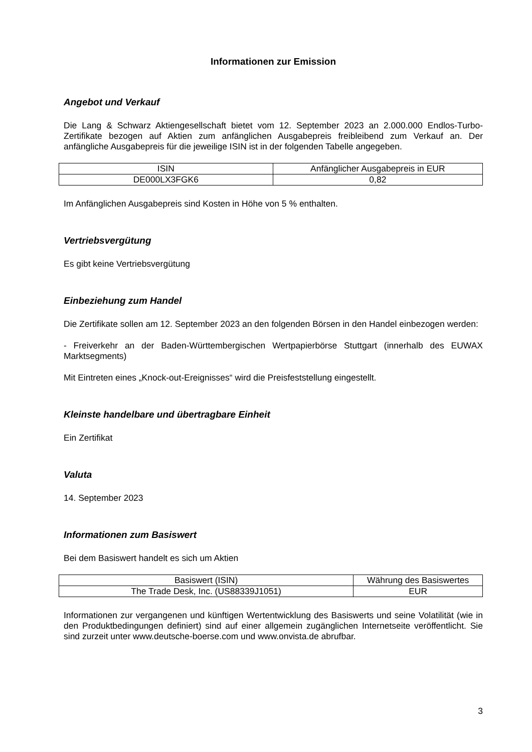Informationen zur Emission
Angebot und Verkauf
Die Lang & Schwarz Aktiengesellschaft bietet vom 12. September 2023 an 2.000.000 Endlos-Turbo-Zertifikate bezogen auf Aktien zum anfänglichen Ausgabepreis freibleibend zum Verkauf an. Der anfängliche Ausgabepreis für die jeweilige ISIN ist in der folgenden Tabelle angegeben.
| ISIN | Anfänglicher Ausgabepreis in EUR |
| DE000LX3FGK6 | 0,82 |
Im Anfänglichen Ausgabepreis sind Kosten in Höhe von 5 % enthalten.
Vertriebsvergütung
Es gibt keine Vertriebsvergütung
Einbeziehung zum Handel
Die Zertifikate sollen am 12. September 2023 an den folgenden Börsen in den Handel einbezogen werden:
- Freiverkehr an der Baden-Württembergischen Wertpapierbörse Stuttgart (innerhalb des EUWAX Marktsegments)
Mit Eintreten eines „Knock-out-Ereignisses“ wird die Preisfeststellung eingestellt.
Kleinste handelbare und übertragbare Einheit
Ein Zertifikat
Valuta
14. September 2023
Informationen zum Basiswert
Bei dem Basiswert handelt es sich um Aktien
| Basiswert (ISIN) | Währung des Basiswertes |
| The Trade Desk, Inc. (US88339J1051) | EUR |
Informationen zur vergangenen und künftigen Wertentwicklung des Basiswerts und seine Volatilität (wie in den Produktbedingungen definiert) sind auf einer allgemein zugänglichen Internetseite veröffentlicht. Sie sind zurzeit unter www.deutsche-boerse.com und www.onvista.de abrufbar.
3